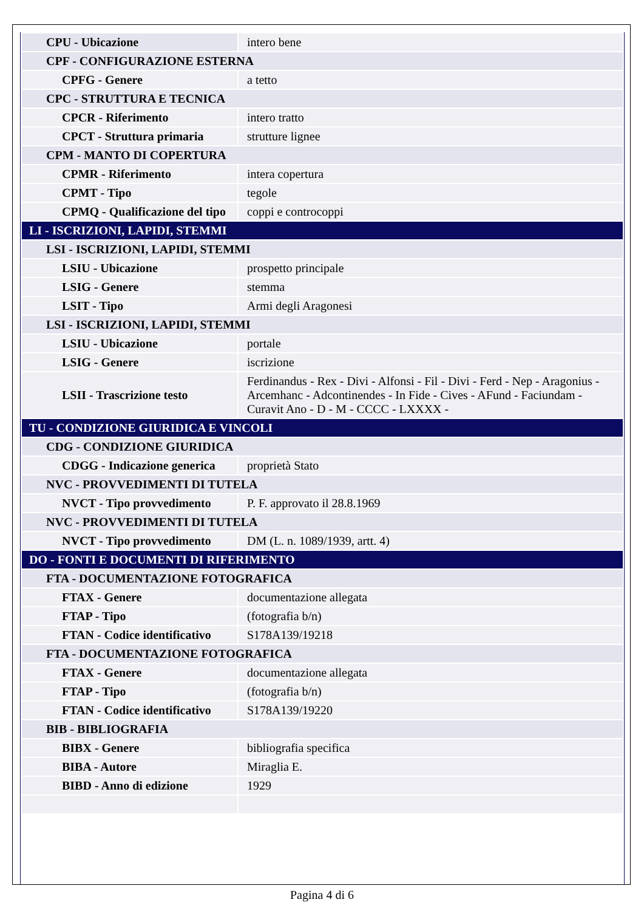| CPU - Ubicazione | intero bene |
| CPF - CONFIGURAZIONE ESTERNA | |
| CPFG - Genere | a tetto |
| CPC - STRUTTURA E TECNICA | |
| CPCR - Riferimento | intero tratto |
| CPCT - Struttura primaria | strutture lignee |
| CPM - MANTO DI COPERTURA | |
| CPMR - Riferimento | intera copertura |
| CPMT - Tipo | tegole |
| CPMQ - Qualificazione del tipo | coppi e controcoppi |
| LI - ISCRIZIONI, LAPIDI, STEMMI | |
| LSI - ISCRIZIONI, LAPIDI, STEMMI | |
| LSIU - Ubicazione | prospetto principale |
| LSIG - Genere | stemma |
| LSIT - Tipo | Armi degli Aragonesi |
| LSI - ISCRIZIONI, LAPIDI, STEMMI | |
| LSIU - Ubicazione | portale |
| LSIG - Genere | iscrizione |
| LSII - Trascrizione testo | Ferdinandus - Rex - Divi - Alfonsi - Fil - Divi - Ferd - Nep - Aragonius - Arcemhanc - Adcontinendes - In Fide - Cives - AFund - Faciundam - Curavit Ano - D - M - CCCC - LXXXX - |
| TU - CONDIZIONE GIURIDICA E VINCOLI | |
| CDG - CONDIZIONE GIURIDICA | |
| CDGG - Indicazione generica | proprietà Stato |
| NVC - PROVVEDIMENTI DI TUTELA | |
| NVCT - Tipo provvedimento | P. F. approvato il 28.8.1969 |
| NVC - PROVVEDIMENTI DI TUTELA | |
| NVCT - Tipo provvedimento | DM (L. n. 1089/1939, artt. 4) |
| DO - FONTI E DOCUMENTI DI RIFERIMENTO | |
| FTA - DOCUMENTAZIONE FOTOGRAFICA | |
| FTAX - Genere | documentazione allegata |
| FTAP - Tipo | (fotografia b/n) |
| FTAN - Codice identificativo | S178A139/19218 |
| FTA - DOCUMENTAZIONE FOTOGRAFICA | |
| FTAX - Genere | documentazione allegata |
| FTAP - Tipo | (fotografia b/n) |
| FTAN - Codice identificativo | S178A139/19220 |
| BIB - BIBLIOGRAFIA | |
| BIBX - Genere | bibliografia specifica |
| BIBA - Autore | Miraglia E. |
| BIBD - Anno di edizione | 1929 |
Pagina 4 di 6